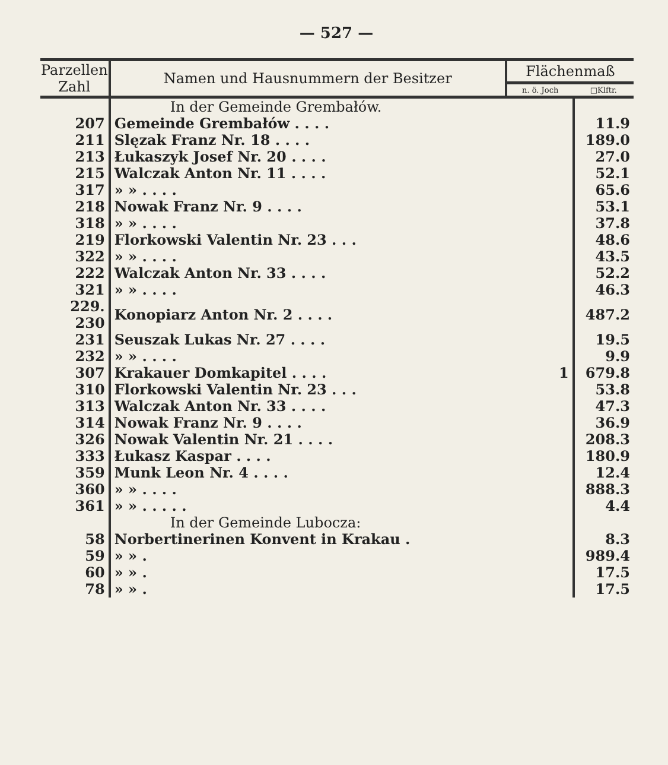— 527 —
| Parzellen Zahl | Namen und Hausnummern der Besitzer | Flächenmaß | |
| --- | --- | --- | --- |
| | | n. ö. Joch | □Klftr. |
| | In der Gemeinde Grembałów. | | |
| 207 | Gemeinde Grembałów . . . . | | 11.9 |
| 211 | Slęzak Franz Nr. 18 . . . . | | 189.0 |
| 213 | Łukaszyk Josef Nr. 20 . . . . | | 27.0 |
| 215 | Walczak Anton Nr. 11 . . . . | | 52.1 |
| 317 | » » . . . . | | 65.6 |
| 218 | Nowak Franz Nr. 9 . . . . | | 53.1 |
| 318 | » » . . . . | | 37.8 |
| 219 | Florkowski Valentin Nr. 23 . . . | | 48.6 |
| 322 | » » . . . . | | 43.5 |
| 222 | Walczak Anton Nr. 33 . . . . | | 52.2 |
| 321 | » » . . . . | | 46.3 |
| 229. 230 | Konopiarz Anton Nr. 2 . . . . | | 487.2 |
| 231 | Seuszak Lukas Nr. 27 . . . . | | 19.5 |
| 232 | » » . . . . | | 9.9 |
| 307 | Krakauer Domkapitel . . . . | 1 | 679.8 |
| 310 | Florkowski Valentin Nr. 23 . . . | | 53.8 |
| 313 | Walczak Anton Nr. 33 . . . . | | 47.3 |
| 314 | Nowak Franz Nr. 9 . . . . | | 36.9 |
| 326 | Nowak Valentin Nr. 21 . . . . | | 208.3 |
| 333 | Łukasz Kaspar . . . . | | 180.9 |
| 359 | Munk Leon Nr. 4 . . . . | | 12.4 |
| 360 | » » . . . . | | 888.3 |
| 361 | » » . . . . . | | 4.4 |
| | In der Gemeinde Lubocza: | | |
| 58 | Norbertinerinen Konvent in Krakau . | | 8.3 |
| 59 | » » . | | 989.4 |
| 60 | » » . | | 17.5 |
| 78 | » » . | | 17.5 |